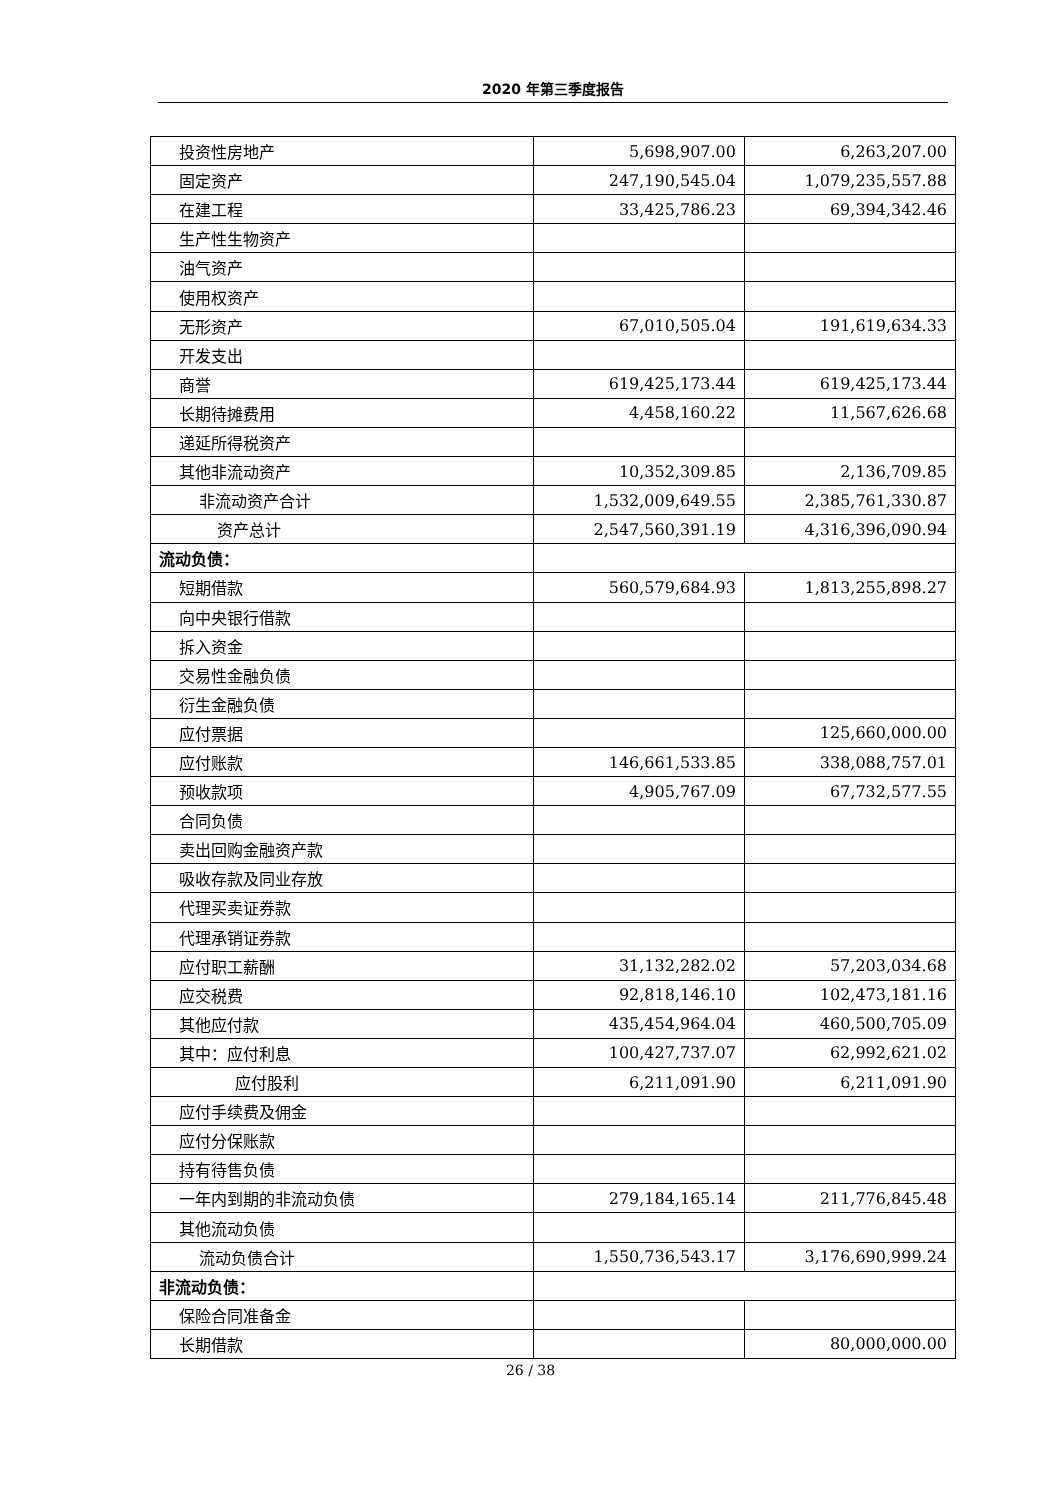2020 年第三季度报告
| 投资性房地产 | 5,698,907.00 | 6,263,207.00 |
| 固定资产 | 247,190,545.04 | 1,079,235,557.88 |
| 在建工程 | 33,425,786.23 | 69,394,342.46 |
| 生产性生物资产 | | |
| 油气资产 | | |
| 使用权资产 | | |
| 无形资产 | 67,010,505.04 | 191,619,634.33 |
| 开发支出 | | |
| 商誉 | 619,425,173.44 | 619,425,173.44 |
| 长期待摊费用 | 4,458,160.22 | 11,567,626.68 |
| 递延所得税资产 | | |
| 其他非流动资产 | 10,352,309.85 | 2,136,709.85 |
| 非流动资产合计 | 1,532,009,649.55 | 2,385,761,330.87 |
| 资产总计 | 2,547,560,391.19 | 4,316,396,090.94 |
| 流动负债： | | |
| 短期借款 | 560,579,684.93 | 1,813,255,898.27 |
| 向中央银行借款 | | |
| 拆入资金 | | |
| 交易性金融负债 | | |
| 衍生金融负债 | | |
| 应付票据 | | 125,660,000.00 |
| 应付账款 | 146,661,533.85 | 338,088,757.01 |
| 预收款项 | 4,905,767.09 | 67,732,577.55 |
| 合同负债 | | |
| 卖出回购金融资产款 | | |
| 吸收存款及同业存放 | | |
| 代理买卖证券款 | | |
| 代理承销证券款 | | |
| 应付职工薪酬 | 31,132,282.02 | 57,203,034.68 |
| 应交税费 | 92,818,146.10 | 102,473,181.16 |
| 其他应付款 | 435,454,964.04 | 460,500,705.09 |
| 其中：应付利息 | 100,427,737.07 | 62,992,621.02 |
| 应付股利 | 6,211,091.90 | 6,211,091.90 |
| 应付手续费及佣金 | | |
| 应付分保账款 | | |
| 持有待售负债 | | |
| 一年内到期的非流动负债 | 279,184,165.14 | 211,776,845.48 |
| 其他流动负债 | | |
| 流动负债合计 | 1,550,736,543.17 | 3,176,690,999.24 |
| 非流动负债： | | |
| 保险合同准备金 | | |
| 长期借款 | | 80,000,000.00 |
26 / 38